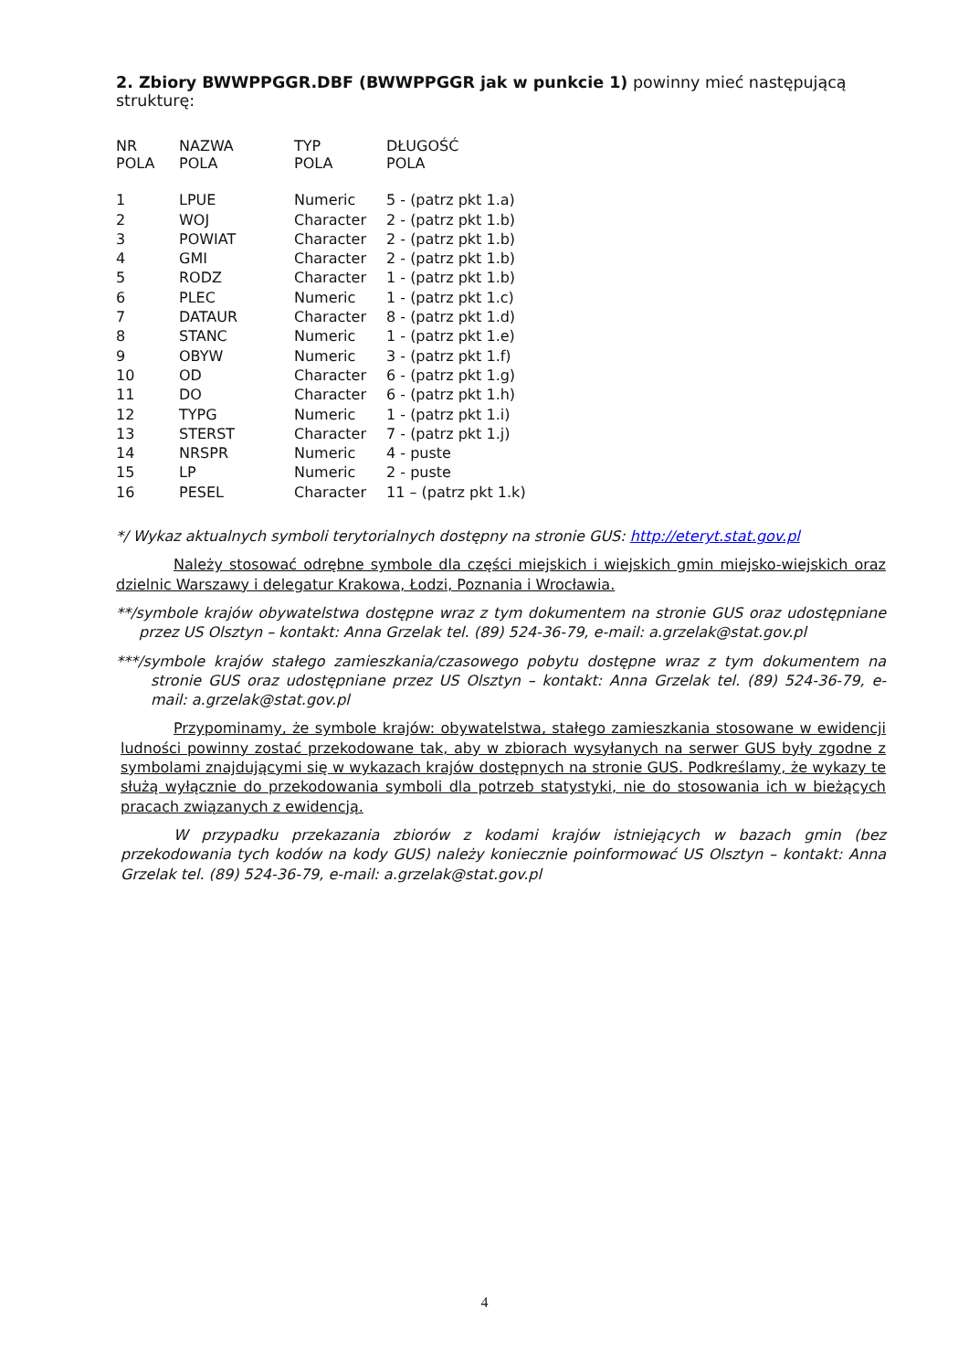2. Zbiory BWWPPGGR.DBF (BWWPPGGR jak w punkcie 1) powinny mieć następującą strukturę:
| NR POLA | NAZWA POLA | TYP POLA | DŁUGOŚĆ POLA |
| --- | --- | --- | --- |
| 1 | LPUE | Numeric | 5 - (patrz pkt 1.a) |
| 2 | WOJ | Character | 2 - (patrz pkt 1.b) |
| 3 | POWIAT | Character | 2 - (patrz pkt 1.b) |
| 4 | GMI | Character | 2 - (patrz pkt 1.b) |
| 5 | RODZ | Character | 1 - (patrz pkt 1.b) |
| 6 | PLEC | Numeric | 1 - (patrz pkt 1.c) |
| 7 | DATAUR | Character | 8 - (patrz pkt 1.d) |
| 8 | STANC | Numeric | 1 - (patrz pkt 1.e) |
| 9 | OBYW | Numeric | 3 - (patrz pkt 1.f) |
| 10 | OD | Character | 6 - (patrz pkt 1.g) |
| 11 | DO | Character | 6 - (patrz pkt 1.h) |
| 12 | TYPG | Numeric | 1 - (patrz pkt 1.i) |
| 13 | STERST | Character | 7 - (patrz pkt 1.j) |
| 14 | NRSPR | Numeric | 4 - puste |
| 15 | LP | Numeric | 2 - puste |
| 16 | PESEL | Character | 11 – (patrz pkt 1.k) |
*/ Wykaz aktualnych symboli terytorialnych dostępny na stronie GUS: http://eteryt.stat.gov.pl
Należy stosować odrębne symbole dla części miejskich i wiejskich gmin miejsko-wiejskich oraz dzielnic Warszawy i delegatur Krakowa, Łodzi, Poznania i Wrocławia.
**/symbole krajów obywatelstwa dostępne wraz z tym dokumentem na stronie GUS oraz udostępniane przez US Olsztyn – kontakt: Anna Grzelak tel. (89) 524-36-79, e-mail: a.grzelak@stat.gov.pl
***/symbole krajów stałego zamieszkania/czasowego pobytu dostępne wraz z tym dokumentem na stronie GUS oraz udostępniane przez US Olsztyn – kontakt: Anna Grzelak tel. (89) 524-36-79, e-mail: a.grzelak@stat.gov.pl
Przypominamy, że symbole krajów: obywatelstwa, stałego zamieszkania stosowane w ewidencji ludności powinny zostać przekodowane tak, aby w zbiorach wysyłanych na serwer GUS były zgodne z symbolami znajdującymi się w wykazach krajów dostępnych na stronie GUS. Podkreślamy, że wykazy te służą wyłącznie do przekodowania symboli dla potrzeb statystyki, nie do stosowania ich w bieżących pracach związanych z ewidencją.
W przypadku przekazania zbiorów z kodami krajów istniejących w bazach gmin (bez przekodowania tych kodów na kody GUS) należy koniecznie poinformować US Olsztyn – kontakt: Anna Grzelak tel. (89) 524-36-79, e-mail: a.grzelak@stat.gov.pl
4